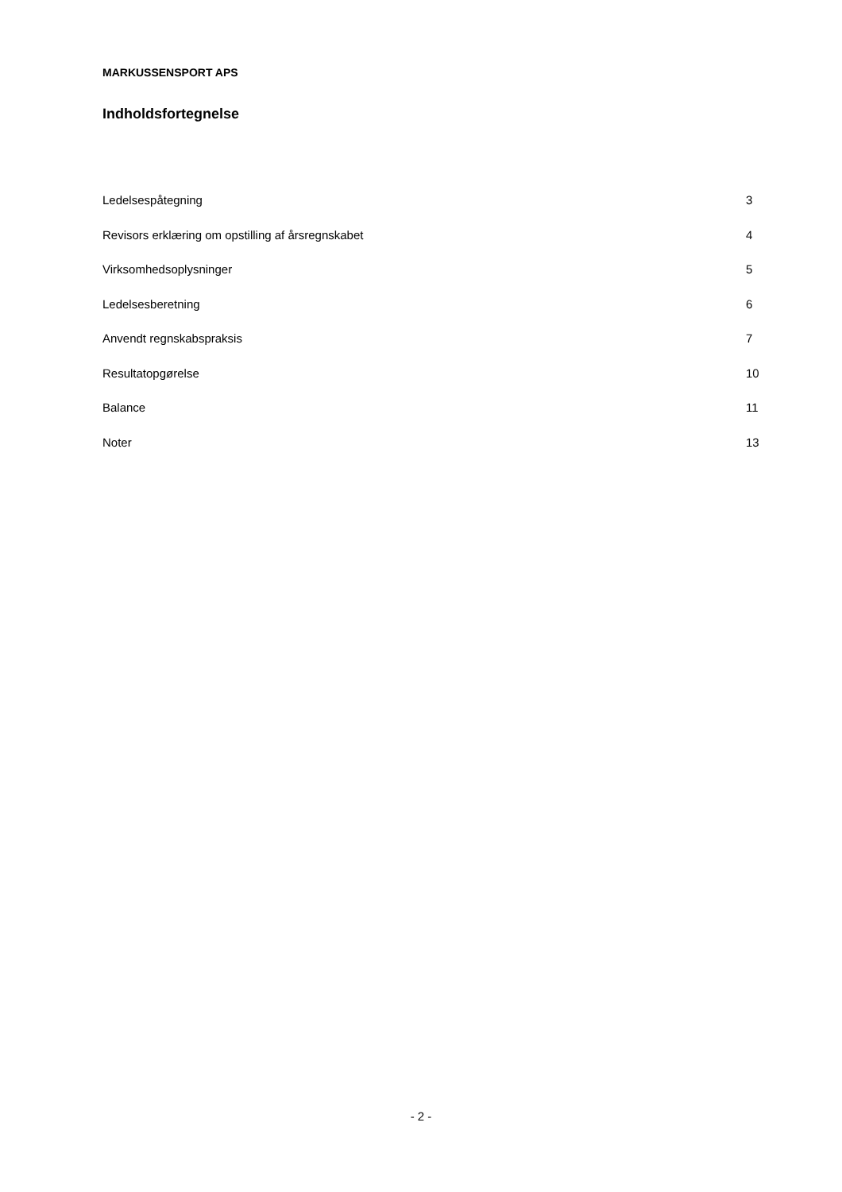MARKUSSENSPORT APS
Indholdsfortegnelse
| Ledelsespåtegning | 3 |
| Revisors erklæring om opstilling af årsregnskabet | 4 |
| Virksomhedsoplysninger | 5 |
| Ledelsesberetning | 6 |
| Anvendt regnskabspraksis | 7 |
| Resultatopgørelse | 10 |
| Balance | 11 |
| Noter | 13 |
- 2 -